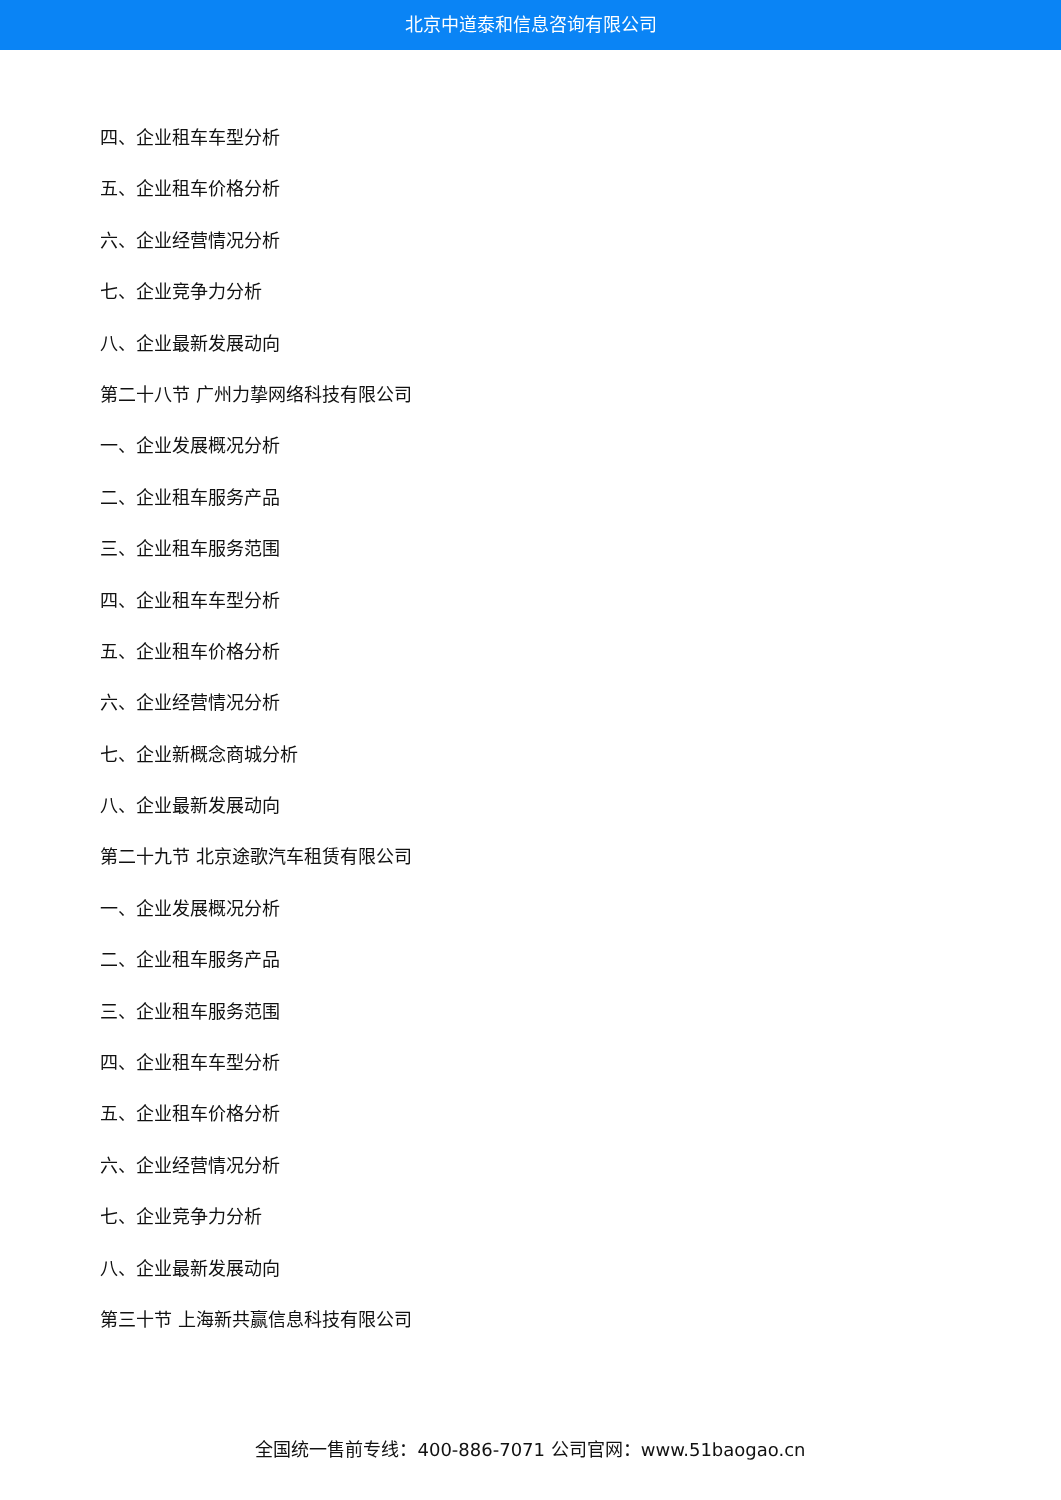北京中道泰和信息咨询有限公司
四、企业租车车型分析
五、企业租车价格分析
六、企业经营情况分析
七、企业竞争力分析
八、企业最新发展动向
第二十八节 广州力挚网络科技有限公司
一、企业发展概况分析
二、企业租车服务产品
三、企业租车服务范围
四、企业租车车型分析
五、企业租车价格分析
六、企业经营情况分析
七、企业新概念商城分析
八、企业最新发展动向
第二十九节 北京途歌汽车租赁有限公司
一、企业发展概况分析
二、企业租车服务产品
三、企业租车服务范围
四、企业租车车型分析
五、企业租车价格分析
六、企业经营情况分析
七、企业竞争力分析
八、企业最新发展动向
第三十节 上海新共赢信息科技有限公司
全国统一售前专线：400-886-7071 公司官网：www.51baogao.cn